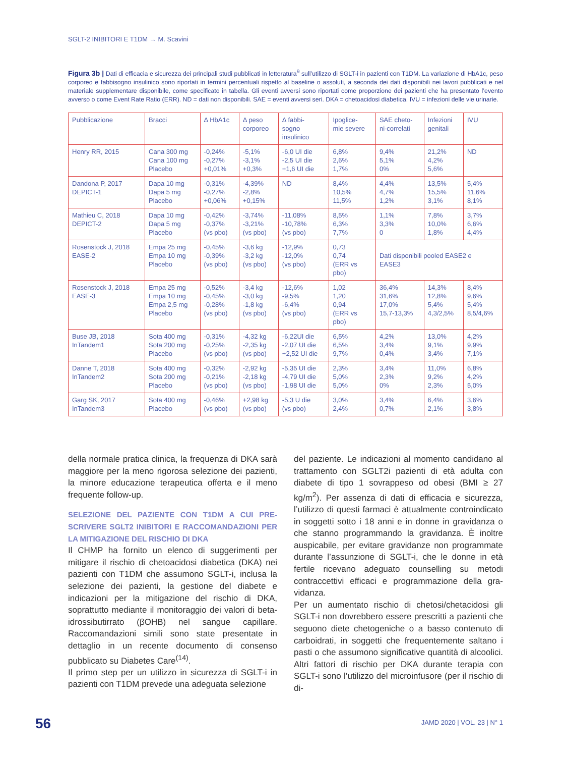SGLT-2 INIBITORI E T1DM → M. Scavini
Figura 3b | Dati di efficacia e sicurezza dei principali studi pubblicati in letteratura<sup>9</sup> sull’utilizzo di SGLT-i in pazienti con T1DM. La variazione di HbA1c, peso corporeo e fabbisogno insulinico sono riportati in termini percentuali rispetto al baseline o assoluti, a seconda dei dati disponibili nei lavori pubblicati e nel materiale supplementare disponibile, come specificato in tabella. Gli eventi avversi sono riportati come proporzione dei pazienti che ha presentato l’evento avverso o come Event Rate Ratio (ERR). ND = dati non disponibili. SAE = eventi avversi seri. DKA = chetoacidosi diabetica. IVU = infezioni delle vie urinarie.
| Pubblicazione | Bracci | Δ HbA1c | Δ peso corporeo | Δ fabbi- sogno insulinico | Ipoglice- mie severe | SAE cheto- ni-correlati | Infezioni genitali | IVU |
| --- | --- | --- | --- | --- | --- | --- | --- | --- |
| Henry RR, 2015 | Cana 300 mg Cana 100 mg Placebo | -0,24% -0,27% +0,01% | -5,1% -3,1% +0,3% | -6,0 UI die -2,5 UI die +1,6 UI die | 6,8% 2,6% 1,7% | 9,4% 5,1% 0% | 21,2% 4,2% 5,6% | ND |
| Dandona P, 2017 DEPICT-1 | Dapa 10 mg Dapa 5 mg Placebo | -0,31% -0,27% +0,06% | -4,39% -2,8% +0,15% | ND | 8,4% 10,5% 11,5% | 4,4% 4,7% 1,2% | 13,5% 15,5% 3,1% | 5,4% 11,6% 8,1% |
| Mathieu C, 2018 DEPICT-2 | Dapa 10 mg Dapa 5 mg Placebo | -0,42% -0,37% (vs pbo) | -3,74% -3,21% (vs pbo) | -11,08% -10,78% (vs pbo) | 8,5% 6,3% 7,7% | 1,1% 3,3% 0 | 7,8% 10,0% 1,8% | 3,7% 6,6% 4,4% |
| Rosenstock J, 2018 EASE-2 | Empa 25 mg Empa 10 mg Placebo | -0,45% -0,39% (vs pbo) | -3,6 kg -3,2 kg (vs pbo) | -12,9% -12,0% (vs pbo) | 0,73 0,74 (ERR vs pbo) | Dati disponibili pooled EASE2 e EASE3 | | |
| Rosenstock J, 2018 EASE-3 | Empa 25 mg Empa 10 mg Empa 2,5 mg Placebo | -0,52% -0,45% -0,28% (vs pbo) | -3,4 kg -3,0 kg -1,8 kg (vs pbo) | -12,6% -9,5% -6,4% (vs pbo) | 1,02 1,20 0,94 (ERR vs pbo) | 36,4% 31,6% 17,0% 15,7-13,3% | 14,3% 12,8% 5,4% 4,3/2,5% | 8,4% 9,6% 5,4% 8,5/4,6% |
| Buse JB, 2018 InTandem1 | Sota 400 mg Sota 200 mg Placebo | -0,31% -0,25% (vs pbo) | -4,32 kg -2,35 kg (vs pbo) | -6,22UI die -2,07 UI die +2,52 UI die | 6,5% 6,5% 9,7% | 4,2% 3,4% 0,4% | 13,0% 9,1% 3,4% | 4,2% 9,9% 7,1% |
| Danne T, 2018 InTandem2 | Sota 400 mg Sota 200 mg Placebo | -0,32% -0,21% (vs pbo) | -2,92 kg -2,18 kg (vs pbo) | -5,35 UI die -4,79 UI die -1,98 UI die | 2,3% 5,0% 5,0% | 3,4% 2,3% 0% | 11,0% 9,2% 2,3% | 6,8% 4,2% 5,0% |
| Garg SK, 2017 InTandem3 | Sota 400 mg Placebo | -0,46% (vs pbo) | +2,98 kg (vs pbo) | -5,3 U die (vs pbo) | 3,0% 2,4% | 3,4% 0,7% | 6,4% 2,1% | 3,6% 3,8% |
della normale pratica clinica, la frequenza di DKA sarà maggiore per la meno rigorosa selezione dei pazienti, la minore educazione terapeutica offer­ta e il meno frequente follow-up.
SELEZIONE DEL PAZIENTE CON T1DM A CUI PRE­SCRIVERE SGLT2 INIBITORI E RACCOMANDAZIONI PER LA MITIGAZIONE DEL RISCHIO DI DKA
Il CHMP ha fornito un elenco di suggerimenti per mitigare il rischio di chetoacidosi diabetica (DKA) nei pazienti con T1DM che assumono SGLT-i, inclu­sa la selezione dei pazienti, la gestione del diabete e indicazioni per la mitigazione del rischio di DKA, soprattutto mediante il monitoraggio dei valori di beta-idrossibutirrato (βOHB) nel sangue capilla­re. Raccomandazioni simili sono state presentate in dettaglio in un recente documento di consenso pubblicato su Diabetes Care<sup>(14)</sup>.
Il primo step per un utilizzo in sicurezza di SGLT-i in pazienti con T1DM prevede una adeguata selezione
del paziente. Le indicazioni al momento candidano al trattamento con SGLT2i pazienti di età adulta con diabete di tipo 1 sovrappeso od obesi (BMI ≥ 27 kg/m<sup>2</sup>). Per assenza di dati di efficacia e sicurezza, l’uti­lizzo di questi farmaci è attualmente controindicato in soggetti sotto i 18 anni e in donne in gravidanza o che stanno programmando la gravidanza. È inoltre auspicabile, per evitare gravidanze non program­mate durante l’assunzione di SGLT-i, che le donne in età fertile ricevano adeguato counselling su metodi contraccettivi efficaci e programmazione della gra­vidanza.
Per un aumentato rischio di chetosi/chetaci­dosi gli SGLT-i non dovrebbero essere prescritti a pazienti che seguono diete chetogeniche o a basso contenuto di carboidrati, in soggetti che frequentemente saltano i pasti o che assumono significative quantità di alcoolici. Altri fattori di rischio per DKA durante terapia con SGLT-i sono l’utilizzo del microinfusore (per il rischio di di-
56 JAMD 2020 | VOL. 23 | N° 1